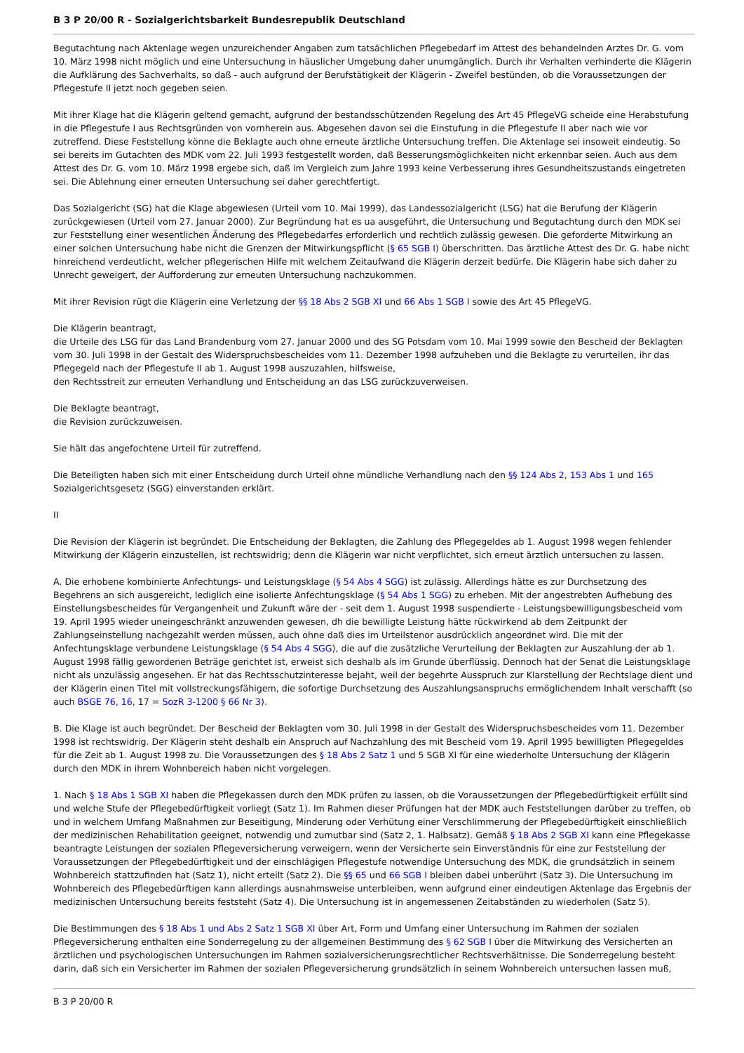B 3 P 20/00 R - Sozialgerichtsbarkeit Bundesrepublik Deutschland
Begutachtung nach Aktenlage wegen unzureichender Angaben zum tatsächlichen Pflegebedarf im Attest des behandelnden Arztes Dr. G. vom 10. März 1998 nicht möglich und eine Untersuchung in häuslicher Umgebung daher unumgänglich. Durch ihr Verhalten verhinderte die Klägerin die Aufklärung des Sachverhalts, so daß - auch aufgrund der Berufstätigkeit der Klägerin - Zweifel bestünden, ob die Voraussetzungen der Pflegestufe II jetzt noch gegeben seien.
Mit ihrer Klage hat die Klägerin geltend gemacht, aufgrund der bestandsschützenden Regelung des Art 45 PflegeVG scheide eine Herabstufung in die Pflegestufe I aus Rechtsgründen von vornherein aus. Abgesehen davon sei die Einstufung in die Pflegestufe II aber nach wie vor zutreffend. Diese Feststellung könne die Beklagte auch ohne erneute ärztliche Untersuchung treffen. Die Aktenlage sei insoweit eindeutig. So sei bereits im Gutachten des MDK vom 22. Juli 1993 festgestellt worden, daß Besserungsmöglichkeiten nicht erkennbar seien. Auch aus dem Attest des Dr. G. vom 10. März 1998 ergebe sich, daß im Vergleich zum Jahre 1993 keine Verbesserung ihres Gesundheitszustands eingetreten sei. Die Ablehnung einer erneuten Untersuchung sei daher gerechtfertigt.
Das Sozialgericht (SG) hat die Klage abgewiesen (Urteil vom 10. Mai 1999), das Landessozialgericht (LSG) hat die Berufung der Klägerin zurückgewiesen (Urteil vom 27. Januar 2000). Zur Begründung hat es ua ausgeführt, die Untersuchung und Begutachtung durch den MDK sei zur Feststellung einer wesentlichen Änderung des Pflegebedarfes erforderlich und rechtlich zulässig gewesen. Die geforderte Mitwirkung an einer solchen Untersuchung habe nicht die Grenzen der Mitwirkungspflicht (§ 65 SGB I) überschritten. Das ärztliche Attest des Dr. G. habe nicht hinreichend verdeutlicht, welcher pflegerischen Hilfe mit welchem Zeitaufwand die Klägerin derzeit bedürfe. Die Klägerin habe sich daher zu Unrecht geweigert, der Aufforderung zur erneuten Untersuchung nachzukommen.
Mit ihrer Revision rügt die Klägerin eine Verletzung der §§ 18 Abs 2 SGB XI und 66 Abs 1 SGB I sowie des Art 45 PflegeVG.
Die Klägerin beantragt,
die Urteile des LSG für das Land Brandenburg vom 27. Januar 2000 und des SG Potsdam vom 10. Mai 1999 sowie den Bescheid der Beklagten vom 30. Juli 1998 in der Gestalt des Widerspruchsbescheides vom 11. Dezember 1998 aufzuheben und die Beklagte zu verurteilen, ihr das Pflegegeld nach der Pflegestufe II ab 1. August 1998 auszuzahlen, hilfsweise,
den Rechtsstreit zur erneuten Verhandlung und Entscheidung an das LSG zurückzuverweisen.
Die Beklagte beantragt,
die Revision zurückzuweisen.
Sie hält das angefochtene Urteil für zutreffend.
Die Beteiligten haben sich mit einer Entscheidung durch Urteil ohne mündliche Verhandlung nach den §§ 124 Abs 2, 153 Abs 1 und 165 Sozialgerichtsgesetz (SGG) einverstanden erklärt.
II
Die Revision der Klägerin ist begründet. Die Entscheidung der Beklagten, die Zahlung des Pflegegeldes ab 1. August 1998 wegen fehlender Mitwirkung der Klägerin einzustellen, ist rechtswidrig; denn die Klägerin war nicht verpflichtet, sich erneut ärztlich untersuchen zu lassen.
A. Die erhobene kombinierte Anfechtungs- und Leistungsklage (§ 54 Abs 4 SGG) ist zulässig. Allerdings hätte es zur Durchsetzung des Begehrens an sich ausgereicht, lediglich eine isolierte Anfechtungsklage (§ 54 Abs 1 SGG) zu erheben. Mit der angestrebten Aufhebung des Einstellungsbescheides für Vergangenheit und Zukunft wäre der - seit dem 1. August 1998 suspendierte - Leistungsbewilligungsbescheid vom 19. April 1995 wieder uneingeschränkt anzuwenden gewesen, dh die bewilligte Leistung hätte rückwirkend ab dem Zeitpunkt der Zahlungseinstellung nachgezahlt werden müssen, auch ohne daß dies im Urteilstenor ausdrücklich angeordnet wird. Die mit der Anfechtungsklage verbundene Leistungsklage (§ 54 Abs 4 SGG), die auf die zusätzliche Verurteilung der Beklagten zur Auszahlung der ab 1. August 1998 fällig gewordenen Beträge gerichtet ist, erweist sich deshalb als im Grunde überflüssig. Dennoch hat der Senat die Leistungsklage nicht als unzulässig angesehen. Er hat das Rechtsschutzinteresse bejaht, weil der begehrte Ausspruch zur Klarstellung der Rechtslage dient und der Klägerin einen Titel mit vollstreckungsfähigem, die sofortige Durchsetzung des Auszahlungsanspruchs ermöglichendem Inhalt verschafft (so auch BSGE 76, 16, 17 = SozR 3-1200 § 66 Nr 3).
B. Die Klage ist auch begründet. Der Bescheid der Beklagten vom 30. Juli 1998 in der Gestalt des Widerspruchsbescheides vom 11. Dezember 1998 ist rechtswidrig. Der Klägerin steht deshalb ein Anspruch auf Nachzahlung des mit Bescheid vom 19. April 1995 bewilligten Pflegegeldes für die Zeit ab 1. August 1998 zu. Die Voraussetzungen des § 18 Abs 2 Satz 1 und 5 SGB XI für eine wiederholte Untersuchung der Klägerin durch den MDK in ihrem Wohnbereich haben nicht vorgelegen.
1. Nach § 18 Abs 1 SGB XI haben die Pflegekassen durch den MDK prüfen zu lassen, ob die Voraussetzungen der Pflegebedürftigkeit erfüllt sind und welche Stufe der Pflegebedürftigkeit vorliegt (Satz 1). Im Rahmen dieser Prüfungen hat der MDK auch Feststellungen darüber zu treffen, ob und in welchem Umfang Maßnahmen zur Beseitigung, Minderung oder Verhütung einer Verschlimmerung der Pflegebedürftigkeit einschließlich der medizinischen Rehabilitation geeignet, notwendig und zumutbar sind (Satz 2, 1. Halbsatz). Gemäß § 18 Abs 2 SGB XI kann eine Pflegekasse beantragte Leistungen der sozialen Pflegeversicherung verweigern, wenn der Versicherte sein Einverständnis für eine zur Feststellung der Voraussetzungen der Pflegebedürftigkeit und der einschlägigen Pflegestufe notwendige Untersuchung des MDK, die grundsätzlich in seinem Wohnbereich stattzufinden hat (Satz 1), nicht erteilt (Satz 2). Die §§ 65 und 66 SGB I bleiben dabei unberührt (Satz 3). Die Untersuchung im Wohnbereich des Pflegebedürftigen kann allerdings ausnahmsweise unterbleiben, wenn aufgrund einer eindeutigen Aktenlage das Ergebnis der medizinischen Untersuchung bereits feststeht (Satz 4). Die Untersuchung ist in angemessenen Zeitabständen zu wiederholen (Satz 5).
Die Bestimmungen des § 18 Abs 1 und Abs 2 Satz 1 SGB XI über Art, Form und Umfang einer Untersuchung im Rahmen der sozialen Pflegeversicherung enthalten eine Sonderregelung zu der allgemeinen Bestimmung des § 62 SGB I über die Mitwirkung des Versicherten an ärztlichen und psychologischen Untersuchungen im Rahmen sozialversicherungsrechtlicher Rechtsverhältnisse. Die Sonderregelung besteht darin, daß sich ein Versicherter im Rahmen der sozialen Pflegeversicherung grundsätzlich in seinem Wohnbereich untersuchen lassen muß,
B 3 P 20/00 R